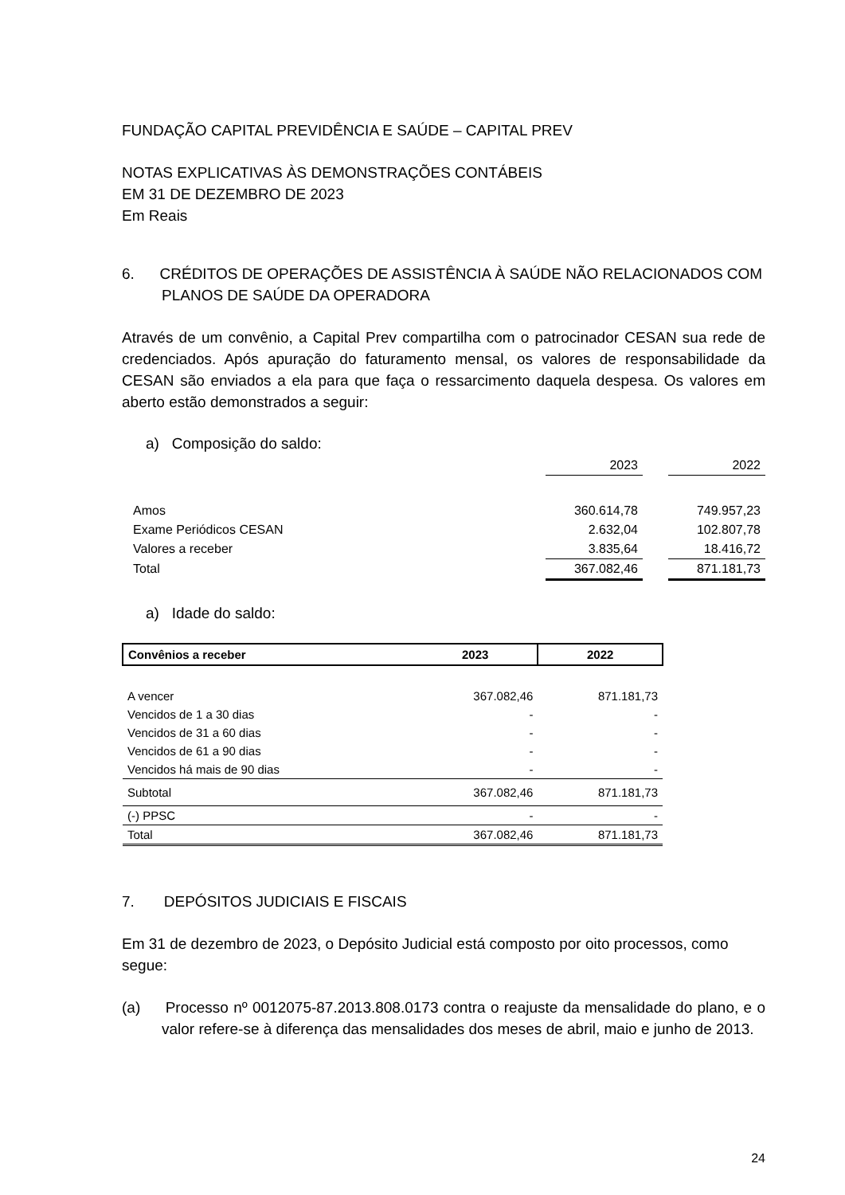FUNDAÇÃO CAPITAL PREVIDÊNCIA E SAÚDE – CAPITAL PREV
NOTAS EXPLICATIVAS ÀS DEMONSTRAÇÕES CONTÁBEIS
EM 31 DE DEZEMBRO DE 2023
Em Reais
6. CRÉDITOS DE OPERAÇÕES DE ASSISTÊNCIA À SAÚDE NÃO RELACIONADOS COM PLANOS DE SAÚDE DA OPERADORA
Através de um convênio, a Capital Prev compartilha com o patrocinador CESAN sua rede de credenciados. Após apuração do faturamento mensal, os valores de responsabilidade da CESAN são enviados a ela para que faça o ressarcimento daquela despesa. Os valores em aberto estão demonstrados a seguir:
a) Composição do saldo:
| | 2023 | | 2022 |
| Amos | 360.614,78 | | 749.957,23 |
| Exame Periódicos CESAN | 2.632,04 | | 102.807,78 |
| Valores a receber | 3.835,64 | | 18.416,72 |
| Total | 367.082,46 | | 871.181,73 |
a) Idade do saldo:
| Convênios a receber | 2023 | 2022 |
| --- | --- | --- |
| A vencer | 367.082,46 | 871.181,73 |
| Vencidos de 1 a 30 dias | - | - |
| Vencidos de 31 a 60 dias | - | - |
| Vencidos de 61 a 90 dias | - | - |
| Vencidos há mais de 90 dias | - | - |
| Subtotal | 367.082,46 | 871.181,73 |
| (-) PPSC | - | - |
| Total | 367.082,46 | 871.181,73 |
7. DEPÓSITOS JUDICIAIS E FISCAIS
Em 31 de dezembro de 2023, o Depósito Judicial está composto por oito processos, como segue:
(a) Processo nº 0012075-87.2013.808.0173 contra o reajuste da mensalidade do plano, e o valor refere-se à diferença das mensalidades dos meses de abril, maio e junho de 2013.
24